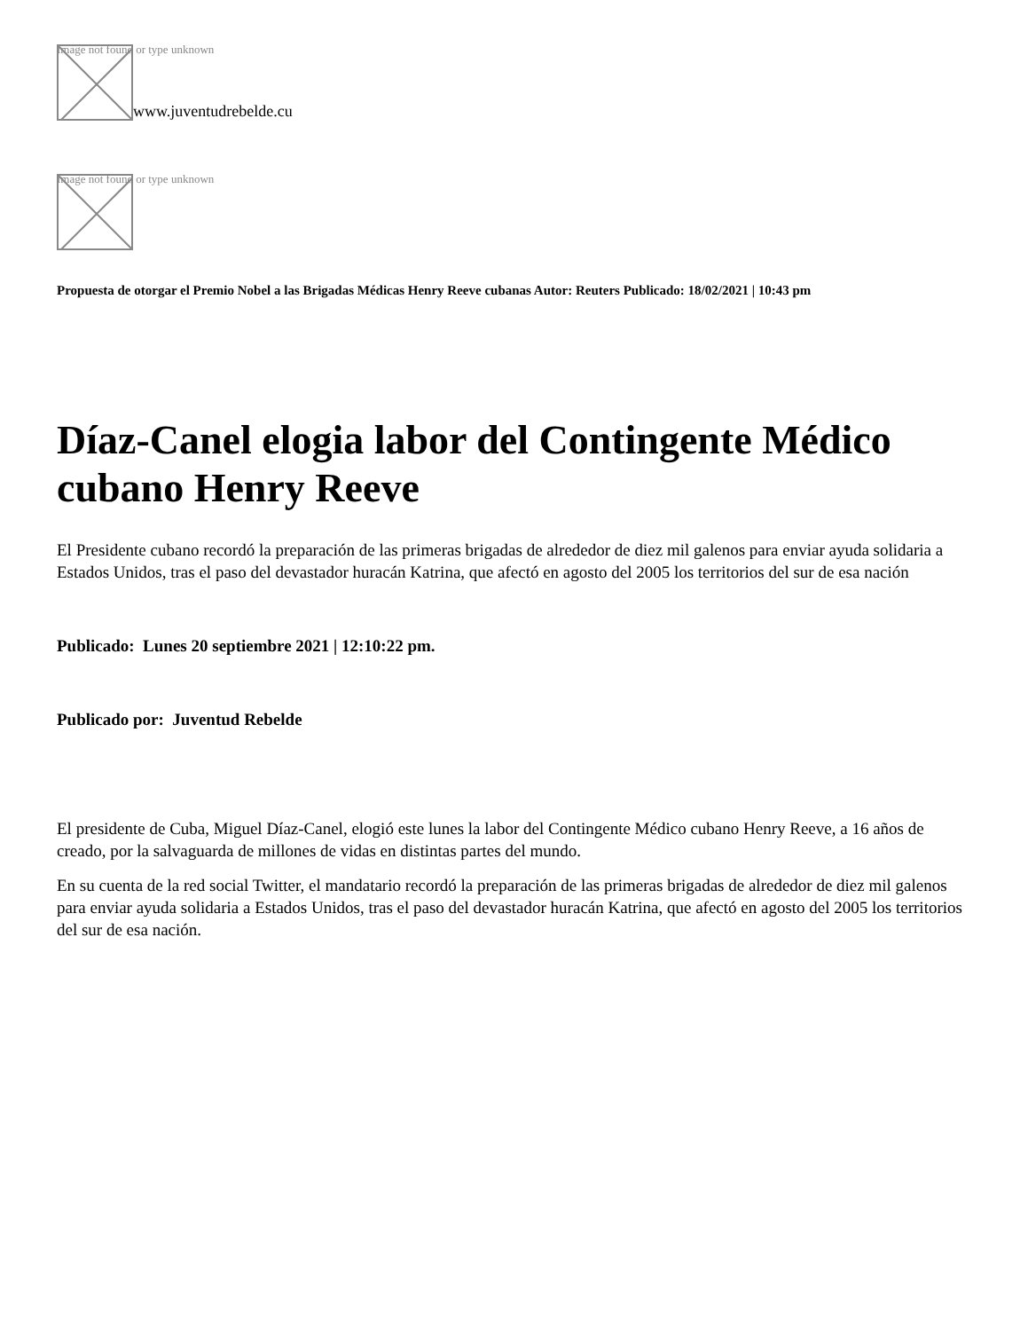Image not found or type unknown
www.juventudrebelde.cu
Image not found or type unknown
Propuesta de otorgar el Premio Nobel a las Brigadas Médicas Henry Reeve cubanas Autor: Reuters Publicado: 18/02/2021 | 10:43 pm
Díaz-Canel elogia labor del Contingente Médico cubano Henry Reeve
El Presidente cubano recordó la preparación de las primeras brigadas de alrededor de diez mil galenos para enviar ayuda solidaria a Estados Unidos, tras el paso del devastador huracán Katrina, que afectó en agosto del 2005 los territorios del sur de esa nación
Publicado: Lunes 20 septiembre 2021 | 12:10:22 pm.
Publicado por: Juventud Rebelde
El presidente de Cuba, Miguel Díaz-Canel, elogió este lunes la labor del Contingente Médico cubano Henry Reeve, a 16 años de creado, por la salvaguarda de millones de vidas en distintas partes del mundo.
En su cuenta de la red social Twitter, el mandatario recordó la preparación de las primeras brigadas de alrededor de diez mil galenos para enviar ayuda solidaria a Estados Unidos, tras el paso del devastador huracán Katrina, que afectó en agosto del 2005 los territorios del sur de esa nación.